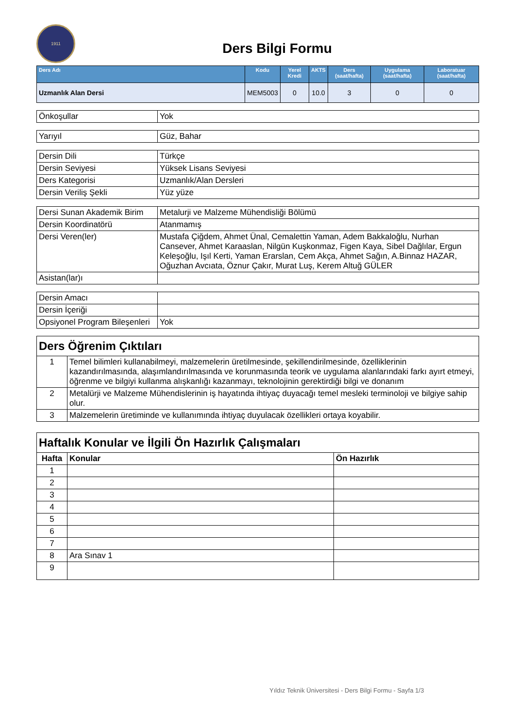1911
Ders Bilgi Formu
| Ders Adı | Kodu | Yerel Kredi | AKTS | Ders (saat/hafta) | Uygulama (saat/hafta) | Laboratuar (saat/hafta) |
| --- | --- | --- | --- | --- | --- | --- |
| Uzmanlık Alan Dersi | MEM5003 | 0 | 10.0 | 3 | 0 | 0 |
| Önkoşullar | Yok |
| Yarıyıl | Güz, Bahar |
| Dersin Dili | Türkçe |
| Dersin Seviyesi | Yüksek Lisans Seviyesi |
| Ders Kategorisi | Uzmanlık/Alan Dersleri |
| Dersin Veriliş Şekli | Yüz yüze |
| Dersi Sunan Akademik Birim | Metalurji ve Malzeme Mühendisliği Bölümü |
| Dersin Koordinatörü | Atanmamış |
| Dersi Veren(ler) | Mustafa Çiğdem, Ahmet Ünal, Cemalettin Yaman, Adem Bakkaloğlu, Nurhan Cansever, Ahmet Karaaslan, Nilgün Kuşkonmaz, Figen Kaya, Sibel Dağlılar, Ergun Keleşoğlu, Işıl Kerti, Yaman Erarslan, Cem Akça, Ahmet Sağın, A.Binnaz HAZAR, Oğuzhan Avcıata, Öznur Çakır, Murat Luş, Kerem Altuğ GÜLER |
| Asistan(lar)ı | |
| Dersin Amacı | |
| Dersin İçeriği | |
| Opsiyonel Program Bileşenleri | Yok |
| Ders Öğrenim Çıktıları | |
| 1 | Temel bilimleri kullanabilmeyi, malzemelerin üretilmesinde, şekillendirilmesinde, özelliklerinin kazandırılmasında, alaşımlandırılmasında ve korunmasında teorik ve uygulama alanlarındaki farkı ayırt etmeyi, öğrenme ve bilgiyi kullanma alışkanlığı kazanmayı, teknolojinin gerektirdiği bilgi ve donanım |
| 2 | Metalürji ve Malzeme Mühendislerinin iş hayatında ihtiyaç duyacağı temel mesleki terminoloji ve bilgiye sahip olur. |
| 3 | Malzemelerin üretiminde ve kullanımında ihtiyaç duyulacak özellikleri ortaya koyabilir. |
| Haftalık Konular ve İlgili Ön Hazırlık Çalışmaları | | |
| Hafta | Konular | Ön Hazırlık |
| 1 | | |
| 2 | | |
| 3 | | |
| 4 | | |
| 5 | | |
| 6 | | |
| 7 | | |
| 8 | Ara Sınav 1 | |
| 9 | | |
Yıldız Teknik Üniversitesi - Ders Bilgi Formu - Sayfa 1/3